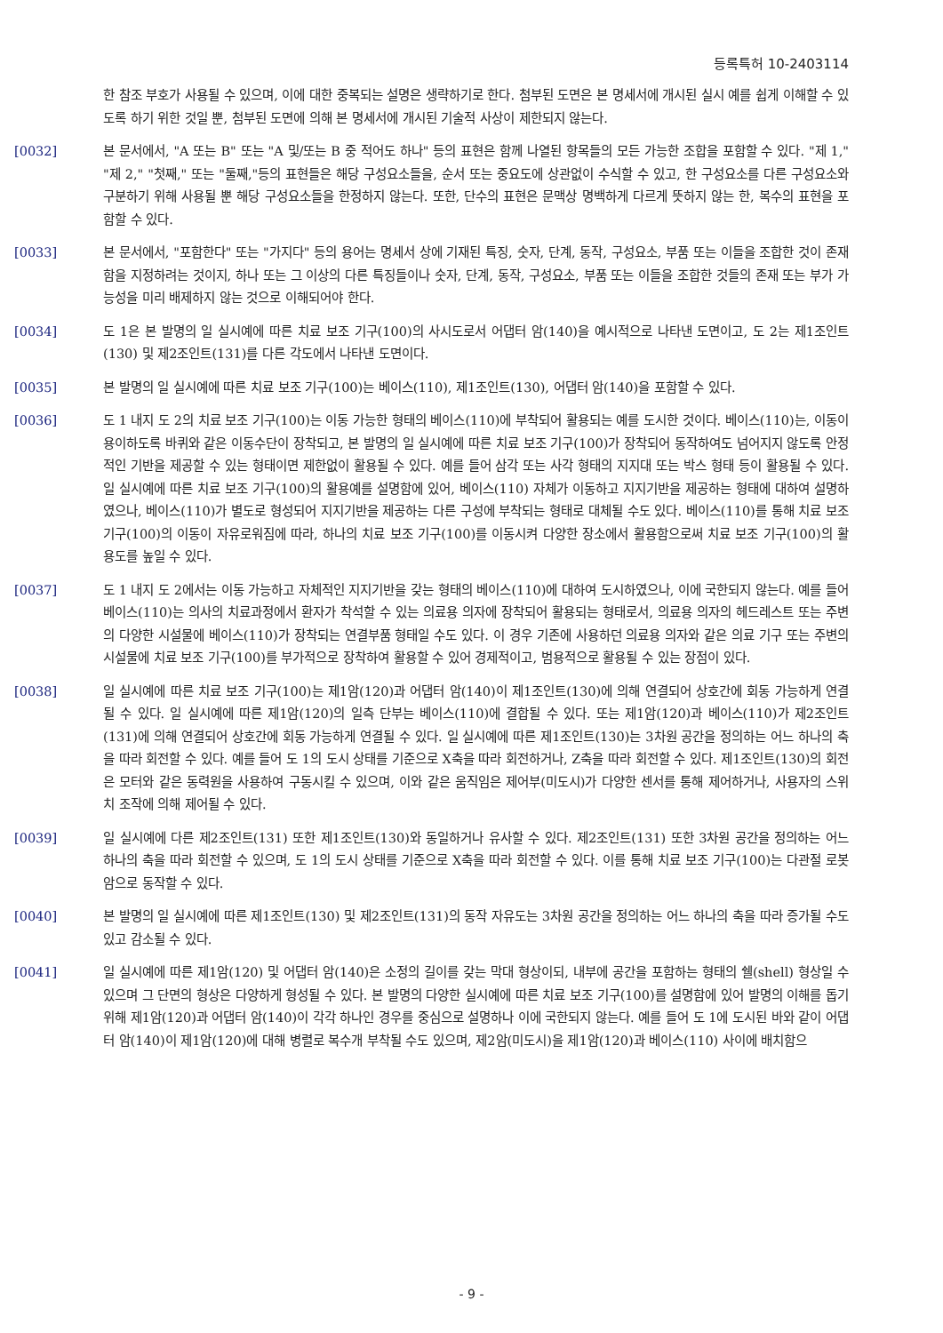등록특허 10-2403114
한 참조 부호가 사용될 수 있으며, 이에 대한 중복되는 설명은 생략하기로 한다. 첨부된 도면은 본 명세서에 개시된 실시 예를 쉽게 이해할 수 있도록 하기 위한 것일 뿐, 첨부된 도면에 의해 본 명세서에 개시된 기술적 사상이 제한되지 않는다.
[0032] 본 문서에서, "A 또는 B" 또는 "A 및/또는 B 중 적어도 하나" 등의 표현은 함께 나열된 항목들의 모든 가능한 조합을 포함할 수 있다. "제 1," "제 2," "첫째," 또는 "둘째,"등의 표현들은 해당 구성요소들을, 순서 또는 중요도에 상관없이 수식할 수 있고, 한 구성요소를 다른 구성요소와 구분하기 위해 사용될 뿐 해당 구성요소들을 한정하지 않는다. 또한, 단수의 표현은 문맥상 명백하게 다르게 뜻하지 않는 한, 복수의 표현을 포함할 수 있다.
[0033] 본 문서에서, "포함한다" 또는 "가지다" 등의 용어는 명세서 상에 기재된 특징, 숫자, 단계, 동작, 구성요소, 부품 또는 이들을 조합한 것이 존재함을 지정하려는 것이지, 하나 또는 그 이상의 다른 특징들이나 숫자, 단계, 동작, 구성요소, 부품 또는 이들을 조합한 것들의 존재 또는 부가 가능성을 미리 배제하지 않는 것으로 이해되어야 한다.
[0034] 도 1은 본 발명의 일 실시예에 따른 치료 보조 기구(100)의 사시도로서 어댑터 암(140)을 예시적으로 나타낸 도면이고, 도 2는 제1조인트(130) 및 제2조인트(131)를 다른 각도에서 나타낸 도면이다.
[0035] 본 발명의 일 실시예에 따른 치료 보조 기구(100)는 베이스(110), 제1조인트(130), 어댑터 암(140)을 포함할 수 있다.
[0036] 도 1 내지 도 2의 치료 보조 기구(100)는 이동 가능한 형태의 베이스(110)에 부착되어 활용되는 예를 도시한 것이다. 베이스(110)는, 이동이 용이하도록 바퀴와 같은 이동수단이 장착되고, 본 발명의 일 실시예에 따른 치료 보조 기구(100)가 장착되어 동작하여도 넘어지지 않도록 안정적인 기반을 제공할 수 있는 형태이면 제한없이 활용될 수 있다. 예를 들어 삼각 또는 사각 형태의 지지대 또는 박스 형태 등이 활용될 수 있다. 일 실시예에 따른 치료 보조 기구(100)의 활용예를 설명함에 있어, 베이스(110) 자체가 이동하고 지지기반을 제공하는 형태에 대하여 설명하였으나, 베이스(110)가 별도로 형성되어 지지기반을 제공하는 다른 구성에 부착되는 형태로 대체될 수도 있다. 베이스(110)를 통해 치료 보조 기구(100)의 이동이 자유로워짐에 따라, 하나의 치료 보조 기구(100)를 이동시켜 다양한 장소에서 활용함으로써 치료 보조 기구(100)의 활용도를 높일 수 있다.
[0037] 도 1 내지 도 2에서는 이동 가능하고 자체적인 지지기반을 갖는 형태의 베이스(110)에 대하여 도시하였으나, 이에 국한되지 않는다. 예를 들어 베이스(110)는 의사의 치료과정에서 환자가 착석할 수 있는 의료용 의자에 장착되어 활용되는 형태로서, 의료용 의자의 헤드레스트 또는 주변의 다양한 시설물에 베이스(110)가 장착되는 연결부품 형태일 수도 있다. 이 경우 기존에 사용하던 의료용 의자와 같은 의료 기구 또는 주변의 시설물에 치료 보조 기구(100)를 부가적으로 장착하여 활용할 수 있어 경제적이고, 범용적으로 활용될 수 있는 장점이 있다.
[0038] 일 실시예에 따른 치료 보조 기구(100)는 제1암(120)과 어댑터 암(140)이 제1조인트(130)에 의해 연결되어 상호간에 회동 가능하게 연결될 수 있다. 일 실시예에 따른 제1암(120)의 일측 단부는 베이스(110)에 결합될 수 있다. 또는 제1암(120)과 베이스(110)가 제2조인트(131)에 의해 연결되어 상호간에 회동 가능하게 연결될 수 있다. 일 실시예에 따른 제1조인트(130)는 3차원 공간을 정의하는 어느 하나의 축을 따라 회전할 수 있다. 예를 들어 도 1의 도시 상태를 기준으로 X축을 따라 회전하거나, Z축을 따라 회전할 수 있다. 제1조인트(130)의 회전은 모터와 같은 동력원을 사용하여 구동시킬 수 있으며, 이와 같은 움직임은 제어부(미도시)가 다양한 센서를 통해 제어하거나, 사용자의 스위치 조작에 의해 제어될 수 있다.
[0039] 일 실시예에 다른 제2조인트(131) 또한 제1조인트(130)와 동일하거나 유사할 수 있다. 제2조인트(131) 또한 3차원 공간을 정의하는 어느 하나의 축을 따라 회전할 수 있으며, 도 1의 도시 상태를 기준으로 X축을 따라 회전할 수 있다. 이를 통해 치료 보조 기구(100)는 다관절 로봇 암으로 동작할 수 있다.
[0040] 본 발명의 일 실시예에 따른 제1조인트(130) 및 제2조인트(131)의 동작 자유도는 3차원 공간을 정의하는 어느 하나의 축을 따라 증가될 수도 있고 감소될 수 있다.
[0041] 일 실시예에 따른 제1암(120) 및 어댑터 암(140)은 소정의 길이를 갖는 막대 형상이되, 내부에 공간을 포함하는 형태의 쉘(shell) 형상일 수 있으며 그 단면의 형상은 다양하게 형성될 수 있다. 본 발명의 다양한 실시예에 따른 치료 보조 기구(100)를 설명함에 있어 발명의 이해를 돕기 위해 제1암(120)과 어댑터 암(140)이 각각 하나인 경우를 중심으로 설명하나 이에 국한되지 않는다. 예를 들어 도 1에 도시된 바와 같이 어댑터 암(140)이 제1암(120)에 대해 병렬로 복수개 부착될 수도 있으며, 제2암(미도시)을 제1암(120)과 베이스(110) 사이에 배치함으
- 9 -